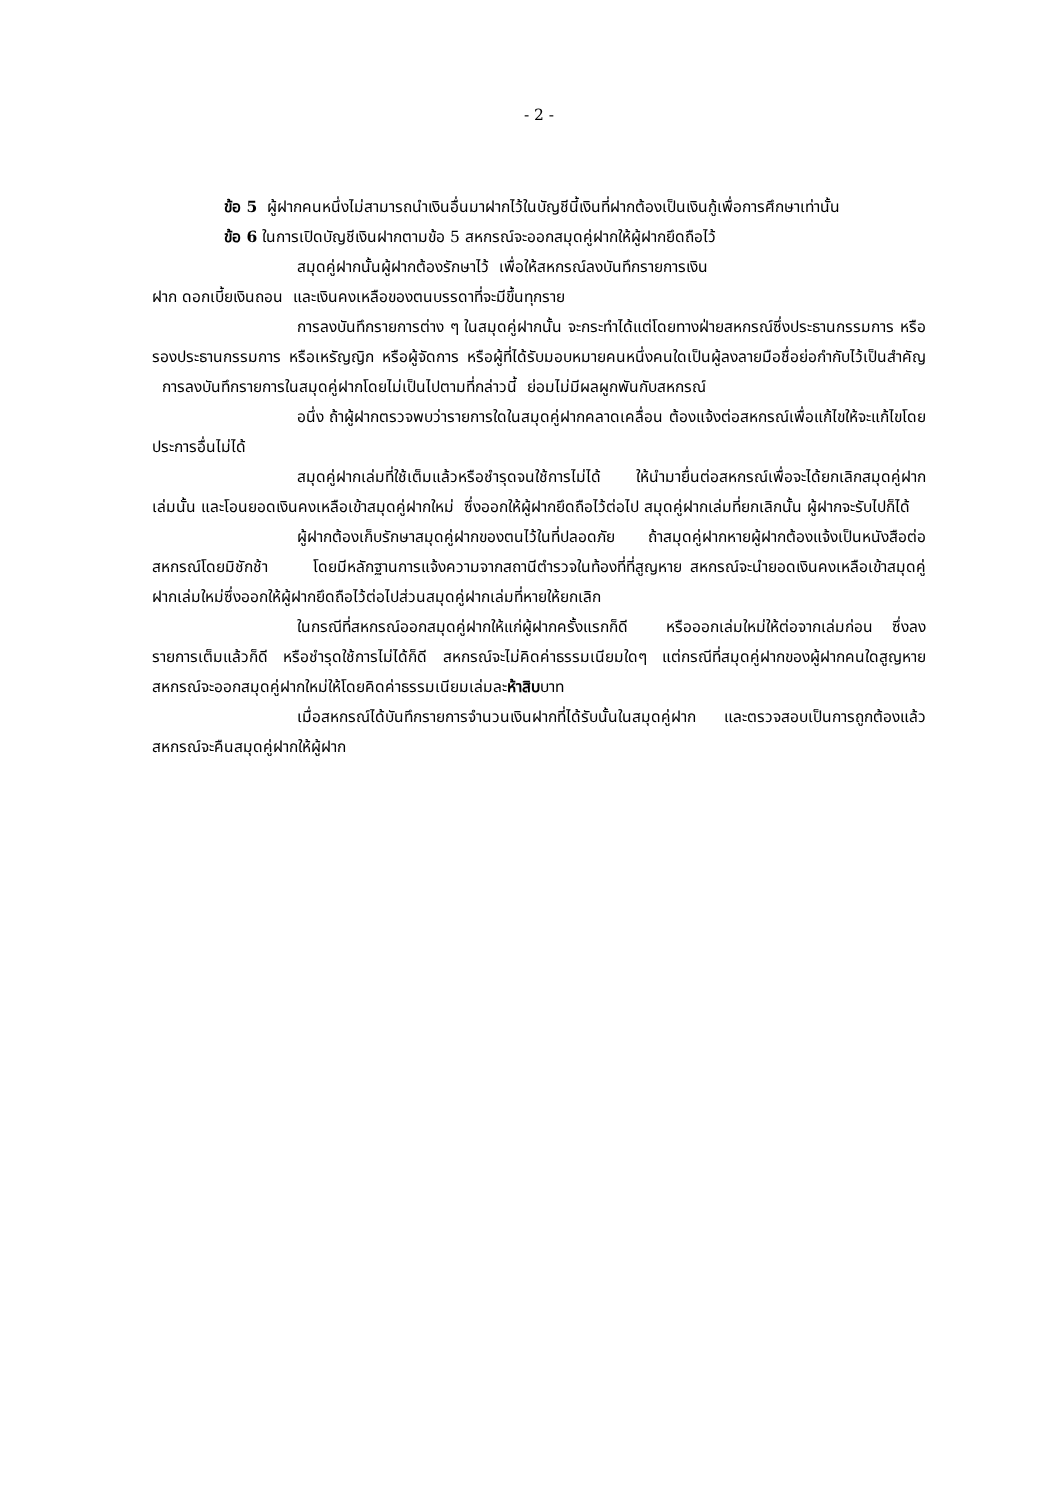- 2 -
ข้อ 5 ผู้ฝากคนหนึ่งไม่สามารถนำเงินอื่นมาฝากไว้ในบัญชีนี้เงินที่ฝากต้องเป็นเงินกู้เพื่อการศึกษาเท่านั้น
ข้อ 6 ในการเปิดบัญชีเงินฝากตามข้อ 5 สหกรณ์จะออกสมุดคู่ฝากให้ผู้ฝากยึดถือไว้
สมุดคู่ฝากนั้นผู้ฝากต้องรักษาไว้ เพื่อให้สหกรณ์ลงบันทึกรายการเงิน
ฝาก ดอกเบี้ยเงินถอน และเงินคงเหลือของตนบรรดาที่จะมีขึ้นทุกราย
การลงบันทึกรายการต่าง ๆ ในสมุดคู่ฝากนั้น จะกระทำได้แต่โดยทางฝ่ายสหกรณ์ซึ่งประธานกรรมการ หรือรองประธานกรรมการ หรือเหรัญญิก หรือผู้จัดการ หรือผู้ที่ได้รับมอบหมายคนหนึ่งคนใดเป็นผู้ลงลายมือชื่อย่อกำกับไว้เป็นสำคัญ การลงบันทึกรายการในสมุดคู่ฝากโดยไม่เป็นไปตามที่กล่าวนี้ ย่อมไม่มีผลผูกพันกับสหกรณ์
อนึ่ง ถ้าผู้ฝากตรวจพบว่ารายการใดในสมุดคู่ฝากคลาดเคลื่อน ต้องแจ้งต่อสหกรณ์เพื่อแก้ไขให้จะแก้ไขโดยประการอื่นไม่ได้
สมุดคู่ฝากเล่มที่ใช้เต็มแล้วหรือชำรุดจนใช้การไม่ได้ ให้นำมายื่นต่อสหกรณ์เพื่อจะได้ยกเลิกสมุดคู่ฝากเล่มนั้น และโอนยอดเงินคงเหลือเข้าสมุดคู่ฝากใหม่ ซึ่งออกให้ผู้ฝากยึดถือไว้ต่อไป สมุดคู่ฝากเล่มที่ยกเลิกนั้น ผู้ฝากจะรับไปก็ได้
ผู้ฝากต้องเก็บรักษาสมุดคู่ฝากของตนไว้ในที่ปลอดภัย ถ้าสมุดคู่ฝากหายผู้ฝากต้องแจ้งเป็นหนังสือต่อสหกรณ์โดยมิชักช้า โดยมีหลักฐานการแจ้งความจากสถานีตำรวจในท้องที่ที่สูญหาย สหกรณ์จะนำยอดเงินคงเหลือเข้าสมุดคู่ฝากเล่มใหม่ซึ่งออกให้ผู้ฝากยึดถือไว้ต่อไปส่วนสมุดคู่ฝากเล่มที่หายให้ยกเลิก
ในกรณีที่สหกรณ์ออกสมุดคู่ฝากให้แก่ผู้ฝากครั้งแรกก็ดี หรือออกเล่มใหม่ให้ต่อจากเล่มก่อน ซึ่งลงรายการเต็มแล้วก็ดี หรือชำรุดใช้การไม่ได้ก็ดี สหกรณ์จะไม่คิดค่าธรรมเนียมใดๆ แต่กรณีที่สมุดคู่ฝากของผู้ฝากคนใดสูญหาย สหกรณ์จะออกสมุดคู่ฝากใหม่ให้โดยคิดค่าธรรมเนียมเล่มละห้าสิบบาท
เมื่อสหกรณ์ได้บันทึกรายการจำนวนเงินฝากที่ได้รับนั้นในสมุดคู่ฝาก และตรวจสอบเป็นการถูกต้องแล้ว สหกรณ์จะคืนสมุดคู่ฝากให้ผู้ฝาก